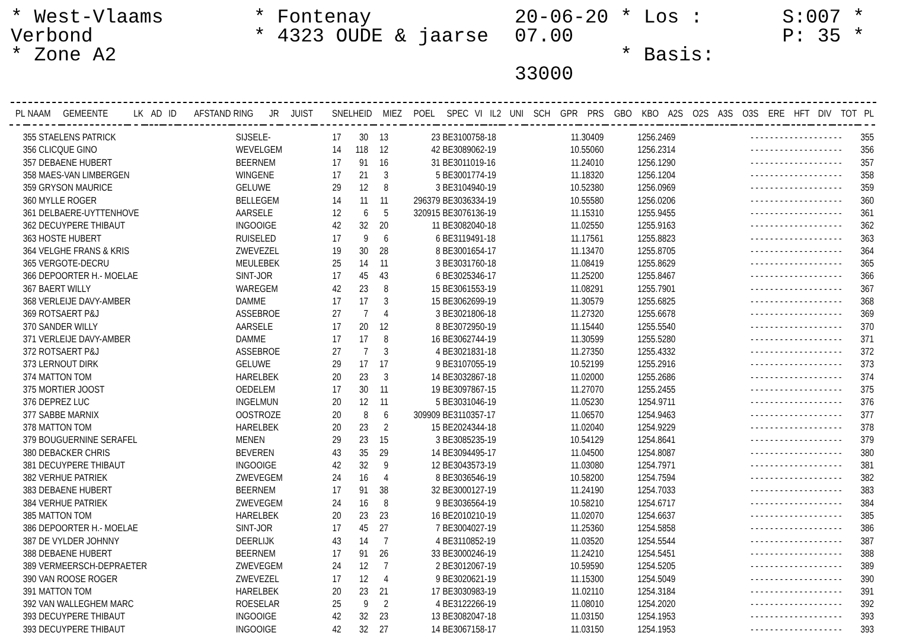* West-Vlaams Verbond
* Zone A2
* Fontenay
* 4323 OUDE & jaarse
20-06-20 * Los : 07.00
* Basis: 33000
S:007 *
P: 35 *
| PL | NAAM | GEMEENTE | LK | AD | ID | AFSTAND | RING | JR | JUIST | SNELHEID | MIEZ | POEL | SPEC | VI | IL2 | UNI | SCH | GPR | PRS | GBO | KBO | A2S | O2S | A3S | O3S | ERE | HFT | DIV | TOT | PL |
| --- | --- | --- | --- | --- | --- | --- | --- | --- | --- | --- | --- | --- | --- | --- | --- | --- | --- | --- | --- | --- | --- | --- | --- | --- | --- | --- | --- | --- | --- | --- |
| 355 | STAELENS PATRICK | SIJSELE- | 17 | 30 | 13 | 23 | BE3100758-18 | 11.30409 | 1256.2469 | - - - - - - - - - - - - - - - - - - - | | 355 |
| 356 | CLICQUE GINO | WEVELGEM | 14 | 118 | 12 | 42 | BE3089062-19 | 10.55060 | 1256.2314 | - - - - - - - - - - - - - - - - - - - | | 356 |
| 357 | DEBAENE HUBERT | BEERNEM | 17 | 91 | 16 | 31 | BE3011019-16 | 11.24010 | 1256.1290 | - - - - - - - - - - - - - - - - - - - | | 357 |
| 358 | MAES-VAN LIMBERGEN | WINGENE | 17 | 21 | 3 | 5 | BE3001774-19 | 11.18320 | 1256.1204 | - - - - - - - - - - - - - - - - - - - | | 358 |
| 359 | GRYSON MAURICE | GELUWE | 29 | 12 | 8 | 3 | BE3104940-19 | 10.52380 | 1256.0969 | - - - - - - - - - - - - - - - - - - - | | 359 |
| 360 | MYLLE ROGER | BELLEGEM | 14 | 11 | 11 | 296379 | BE3036334-19 | 10.55580 | 1256.0206 | - - - - - - - - - - - - - - - - - - - | | 360 |
| 361 | DELBAERE-UYTTENHOVE | AARSELE | 12 | 6 | 5 | 320915 | BE3076136-19 | 11.15310 | 1255.9455 | - - - - - - - - - - - - - - - - - - - | | 361 |
| 362 | DECUYPERE THIBAUT | INGOOIGE | 42 | 32 | 20 | 11 | BE3082040-18 | 11.02550 | 1255.9163 | - - - - - - - - - - - - - - - - - - - | | 362 |
| 363 | HOSTE HUBERT | RUISELED | 17 | 9 | 6 | 6 | BE3119491-18 | 11.17561 | 1255.8823 | - - - - - - - - - - - - - - - - - - - | | 363 |
| 364 | VELGHE FRANS & KRIS | ZWEVEZEL | 19 | 30 | 28 | 8 | BE3001654-17 | 11.13470 | 1255.8705 | - - - - - - - - - - - - - - - - - - - | | 364 |
| 365 | VERGOTE-DECRU | MEULEBEK | 25 | 14 | 11 | 3 | BE3031760-18 | 11.08419 | 1255.8629 | - - - - - - - - - - - - - - - - - - - | | 365 |
| 366 | DEPOORTER H.- MOELAE | SINT-JOR | 17 | 45 | 43 | 6 | BE3025346-17 | 11.25200 | 1255.8467 | - - - - - - - - - - - - - - - - - - - | | 366 |
| 367 | BAERT WILLY | WAREGEM | 42 | 23 | 8 | 15 | BE3061553-19 | 11.08291 | 1255.7901 | - - - - - - - - - - - - - - - - - - - | | 367 |
| 368 | VERLEIJE DAVY-AMBER | DAMME | 17 | 17 | 3 | 15 | BE3062699-19 | 11.30579 | 1255.6825 | - - - - - - - - - - - - - - - - - - - | | 368 |
| 369 | ROTSAERT P&J | ASSEBROE | 27 | 7 | 4 | 3 | BE3021806-18 | 11.27320 | 1255.6678 | - - - - - - - - - - - - - - - - - - - | | 369 |
| 370 | SANDER WILLY | AARSELE | 17 | 20 | 12 | 8 | BE3072950-19 | 11.15440 | 1255.5540 | - - - - - - - - - - - - - - - - - - - | | 370 |
| 371 | VERLEIJE DAVY-AMBER | DAMME | 17 | 17 | 8 | 16 | BE3062744-19 | 11.30599 | 1255.5280 | - - - - - - - - - - - - - - - - - - - | | 371 |
| 372 | ROTSAERT P&J | ASSEBROE | 27 | 7 | 3 | 4 | BE3021831-18 | 11.27350 | 1255.4332 | - - - - - - - - - - - - - - - - - - - | | 372 |
| 373 | LERNOUT DIRK | GELUWE | 29 | 17 | 17 | 9 | BE3107055-19 | 10.52199 | 1255.2916 | - - - - - - - - - - - - - - - - - - - | | 373 |
| 374 | MATTON TOM | HARELBEK | 20 | 23 | 3 | 14 | BE3032867-18 | 11.02000 | 1255.2686 | - - - - - - - - - - - - - - - - - - - | | 374 |
| 375 | MORTIER JOOST | OEDELEM | 17 | 30 | 11 | 19 | BE3097867-15 | 11.27070 | 1255.2455 | - - - - - - - - - - - - - - - - - - - | | 375 |
| 376 | DEPREZ LUC | INGELMUN | 20 | 12 | 11 | 5 | BE3031046-19 | 11.05230 | 1254.9711 | - - - - - - - - - - - - - - - - - - - | | 376 |
| 377 | SABBE MARNIX | OOSTROZE | 20 | 8 | 6 | 309909 | BE3110357-17 | 11.06570 | 1254.9463 | - - - - - - - - - - - - - - - - - - - | | 377 |
| 378 | MATTON TOM | HARELBEK | 20 | 23 | 2 | 15 | BE2024344-18 | 11.02040 | 1254.9229 | - - - - - - - - - - - - - - - - - - - | | 378 |
| 379 | BOUGUERNINE SERAFEL | MENEN | 29 | 23 | 15 | 3 | BE3085235-19 | 10.54129 | 1254.8641 | - - - - - - - - - - - - - - - - - - - | | 379 |
| 380 | DEBACKER CHRIS | BEVEREN | 43 | 35 | 29 | 14 | BE3094495-17 | 11.04500 | 1254.8087 | - - - - - - - - - - - - - - - - - - - | | 380 |
| 381 | DECUYPERE THIBAUT | INGOOIGE | 42 | 32 | 9 | 12 | BE3043573-19 | 11.03080 | 1254.7971 | - - - - - - - - - - - - - - - - - - - | | 381 |
| 382 | VERHUE PATRIEK | ZWEVEGEM | 24 | 16 | 4 | 8 | BE3036546-19 | 10.58200 | 1254.7594 | - - - - - - - - - - - - - - - - - - - | | 382 |
| 383 | DEBAENE HUBERT | BEERNEM | 17 | 91 | 38 | 32 | BE3000127-19 | 11.24190 | 1254.7033 | - - - - - - - - - - - - - - - - - - - | | 383 |
| 384 | VERHUE PATRIEK | ZWEVEGEM | 24 | 16 | 8 | 9 | BE3036564-19 | 10.58210 | 1254.6717 | - - - - - - - - - - - - - - - - - - - | | 384 |
| 385 | MATTON TOM | HARELBEK | 20 | 23 | 23 | 16 | BE2010210-19 | 11.02070 | 1254.6637 | - - - - - - - - - - - - - - - - - - - | | 385 |
| 386 | DEPOORTER H.- MOELAE | SINT-JOR | 17 | 45 | 27 | 7 | BE3004027-19 | 11.25360 | 1254.5858 | - - - - - - - - - - - - - - - - - - - | | 386 |
| 387 | DE VYLDER JOHNNY | DEERLIJK | 43 | 14 | 7 | 4 | BE3110852-19 | 11.03520 | 1254.5544 | - - - - - - - - - - - - - - - - - - - | | 387 |
| 388 | DEBAENE HUBERT | BEERNEM | 17 | 91 | 26 | 33 | BE3000246-19 | 11.24210 | 1254.5451 | - - - - - - - - - - - - - - - - - - - | | 388 |
| 389 | VERMEERSCH-DEPRAETER | ZWEVEGEM | 24 | 12 | 7 | 2 | BE3012067-19 | 10.59590 | 1254.5205 | - - - - - - - - - - - - - - - - - - - | | 389 |
| 390 | VAN ROOSE ROGER | ZWEVEZEL | 17 | 12 | 4 | 9 | BE3020621-19 | 11.15300 | 1254.5049 | - - - - - - - - - - - - - - - - - - - | | 390 |
| 391 | MATTON TOM | HARELBEK | 20 | 23 | 21 | 17 | BE3030983-19 | 11.02110 | 1254.3184 | - - - - - - - - - - - - - - - - - - - | | 391 |
| 392 | VAN WALLEGHEM MARC | ROESELAR | 25 | 9 | 2 | 4 | BE3122266-19 | 11.08010 | 1254.2020 | - - - - - - - - - - - - - - - - - - - | | 392 |
| 393 | DECUYPERE THIBAUT | INGOOIGE | 42 | 32 | 23 | 13 | BE3082047-18 | 11.03150 | 1254.1953 | - - - - - - - - - - - - - - - - - - - | | 393 |
| 393 | DECUYPERE THIBAUT | INGOOIGE | 42 | 32 | 27 | 14 | BE3067158-17 | 11.03150 | 1254.1953 | - - - - - - - - - - - - - - - - - - - | | 393 |